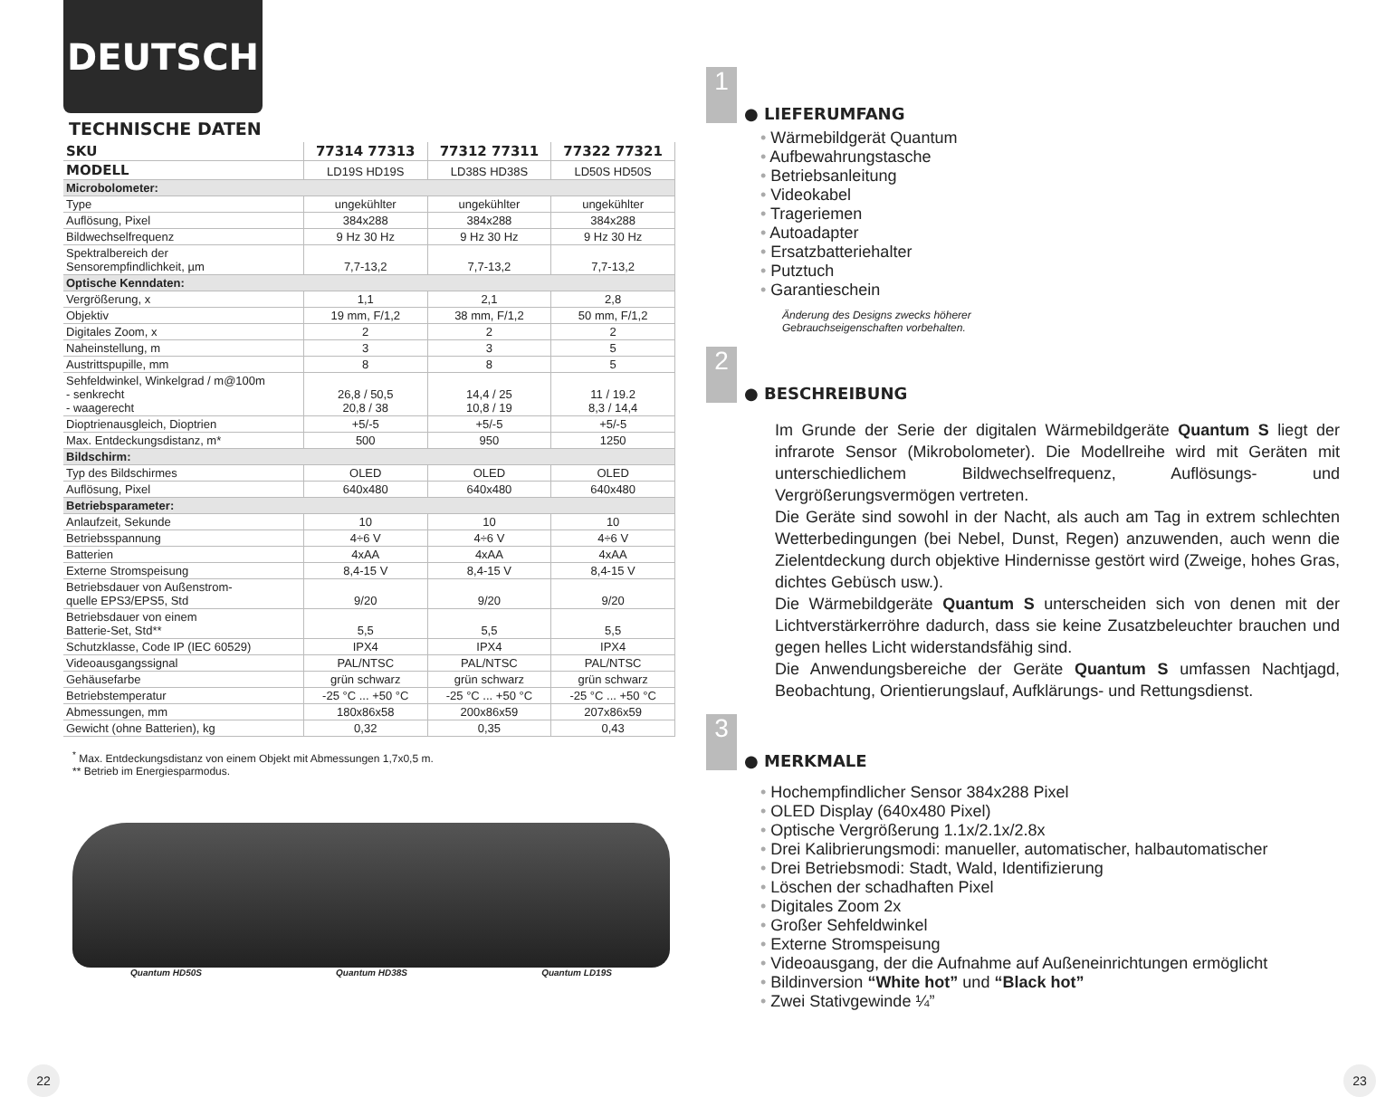DEUTSCH
TECHNISCHE DATEN
| SKU | 77314 77313 | 77312 77311 | 77322 77321 |
| --- | --- | --- | --- |
| MODELL | LD19S HD19S | LD38S HD38S | LD50S HD50S |
| Microbolometer: | | | |
| Type | ungekühlter | ungekühlter | ungekühlter |
| Auflösung, Pixel | 384x288 | 384x288 | 384x288 |
| Bildwechselfrequenz | 9 Hz 30 Hz | 9 Hz 30 Hz | 9 Hz 30 Hz |
| Spektralbereich der Sensorempfindlichkeit, µm | 7,7-13,2 | 7,7-13,2 | 7,7-13,2 |
| Optische Kenndaten: | | | |
| Vergrößerung, x | 1,1 | 2,1 | 2,8 |
| Objektiv | 19 mm, F/1,2 | 38 mm, F/1,2 | 50 mm, F/1,2 |
| Digitales Zoom, x | 2 | 2 | 2 |
| Naheinstellung, m | 3 | 3 | 5 |
| Austrittspupille, mm | 8 | 8 | 5 |
| Sehfeldwinkel, Winkelgrad / m@100m - senkrecht - waagerecht | 26,8 / 50,5 20,8 / 38 | 14,4 / 25 10,8 / 19 | 11 / 19.2 8,3 / 14,4 |
| Dioptrienausgleich, Dioptrien | +5/-5 | +5/-5 | +5/-5 |
| Max. Entdeckungsdistanz, m* | 500 | 950 | 1250 |
| Bildschirm: | | | |
| Typ des Bildschirmes | OLED | OLED | OLED |
| Auflösung, Pixel | 640x480 | 640x480 | 640x480 |
| Betriebsparameter: | | | |
| Anlaufzeit, Sekunde | 10 | 10 | 10 |
| Betriebsspannung | 4÷6 V | 4÷6 V | 4÷6 V |
| Batterien | 4xAA | 4xAA | 4xAA |
| Externe Stromspeisung | 8,4-15 V | 8,4-15 V | 8,4-15 V |
| Betriebsdauer von Außenstrom- quelle EPS3/EPS5, Std | 9/20 | 9/20 | 9/20 |
| Betriebsdauer von einem Batterie-Set, Std** | 5,5 | 5,5 | 5,5 |
| Schutzklasse, Code IP (IEC 60529) | IPX4 | IPX4 | IPX4 |
| Videoausgangssignal | PAL/NTSC | PAL/NTSC | PAL/NTSC |
| Gehäusefarbe | grün schwarz | grün schwarz | grün schwarz |
| Betriebstemperatur | -25 °C ... +50 °C | -25 °C ... +50 °C | -25 °C ... +50 °C |
| Abmessungen, mm | 180x86x58 | 200x86x59 | 207x86x59 |
| Gewicht (ohne Batterien), kg | 0,32 | 0,35 | 0,43 |
<sup>*</sup> Max. Entdeckungsdistanz von einem Objekt mit Abmessungen 1,7x0,5 m.
** Betrieb im Energiesparmodus.
Quantum HD50S Quantum HD38S Quantum LD19S
1
● LIEFERUMFANG
Wärmebildgerät Quantum
Aufbewahrungstasche
Betriebsanleitung
Videokabel
Trageriemen
Autoadapter
Ersatzbatteriehalter
Putztuch
Garantieschein
Änderung des Designs zwecks höherer
Gebrauchseigenschaften vorbehalten.
2
● BESCHREIBUNG
Im Grunde der Serie der digitalen Wärmebildgeräte Quantum S liegt der infrarote Sensor (Mikrobolometer). Die Modellreihe wird mit Geräten mit unterschiedlichem Bildwechselfrequenz, Auflösungs- und Vergrößerungsvermögen vertreten.
Die Geräte sind sowohl in der Nacht, als auch am Tag in extrem schlechten Wetterbedingungen (bei Nebel, Dunst, Regen) anzuwenden, auch wenn die Zielentdeckung durch objektive Hindernisse gestört wird (Zweige, hohes Gras, dichtes Gebüsch usw.).
Die Wärmebildgeräte Quantum S unterscheiden sich von denen mit der Lichtverstärkerröhre dadurch, dass sie keine Zusatzbeleuchter brauchen und gegen helles Licht widerstandsfähig sind.
Die Anwendungsbereiche der Geräte Quantum S umfassen Nachtjagd, Beobachtung, Orientierungslauf, Aufklärungs- und Rettungsdienst.
3
● MERKMALE
Hochempfindlicher Sensor 384x288 Pixel
OLED Display (640x480 Pixel)
Optische Vergrößerung 1.1x/2.1x/2.8x
Drei Kalibrierungsmodi: manueller, automatischer, halbautomatischer
Drei Betriebsmodi: Stadt, Wald, Identifizierung
Löschen der schadhaften Pixel
Digitales Zoom 2x
Großer Sehfeldwinkel
Externe Stromspeisung
Videoausgang, der die Aufnahme auf Außeneinrichtungen ermöglicht
Bildinversion “White hot” und “Black hot”
Zwei Stativgewinde ¼”
22 23